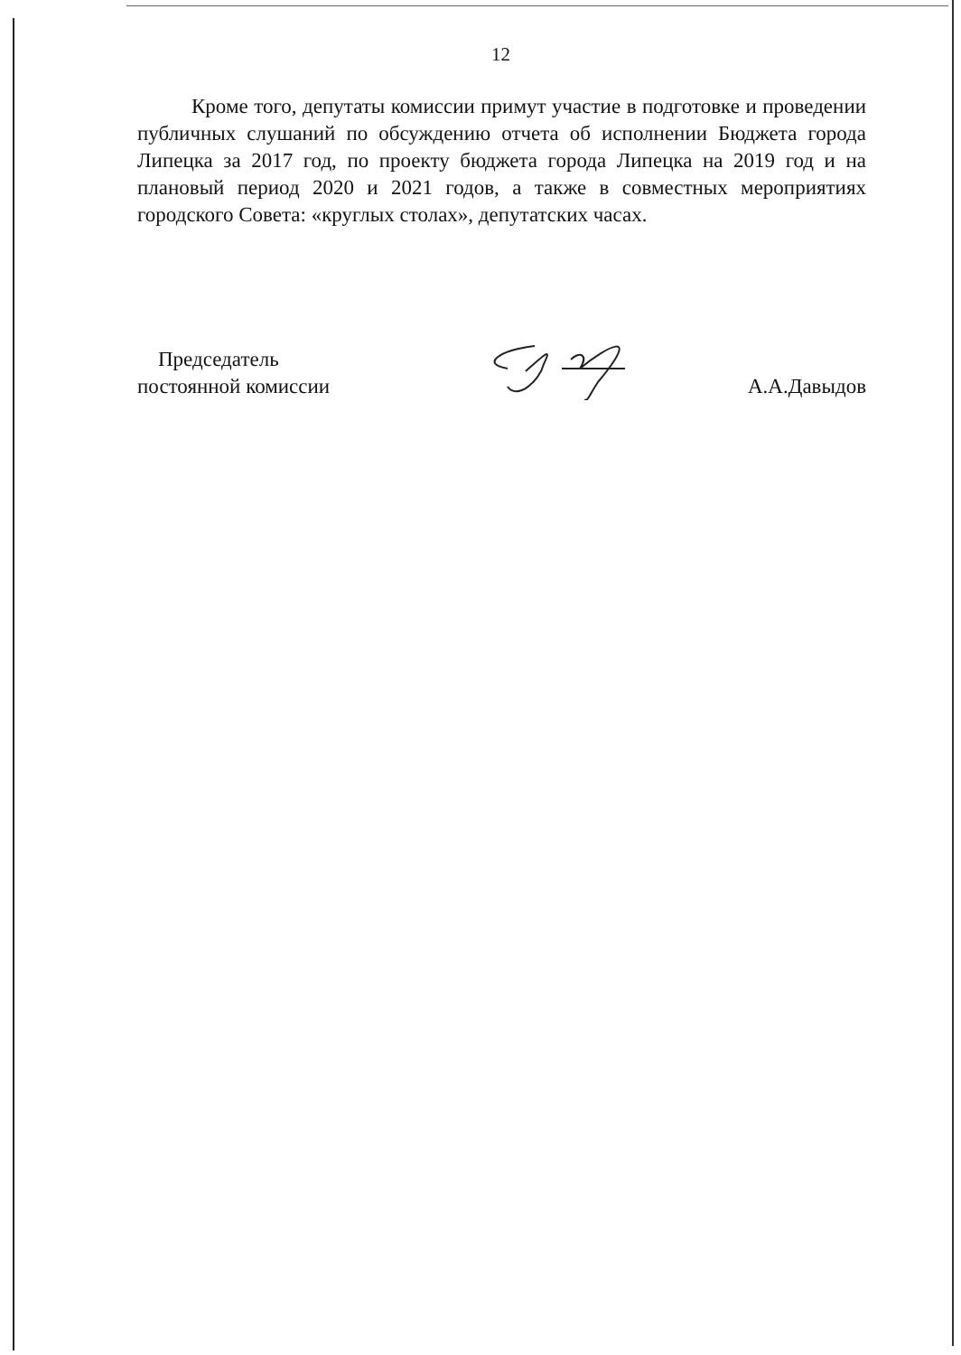12
Кроме того, депутаты комиссии примут участие в подготовке и проведении публичных слушаний по обсуждению отчета об исполнении Бюджета города Липецка за 2017 год, по проекту бюджета города Липецка на 2019 год и на плановый период 2020 и 2021 годов, а также в совместных мероприятиях городского Совета: «круглых столах», депутатских часах.
Председатель
постоянной комиссии
А.А.Давыдов